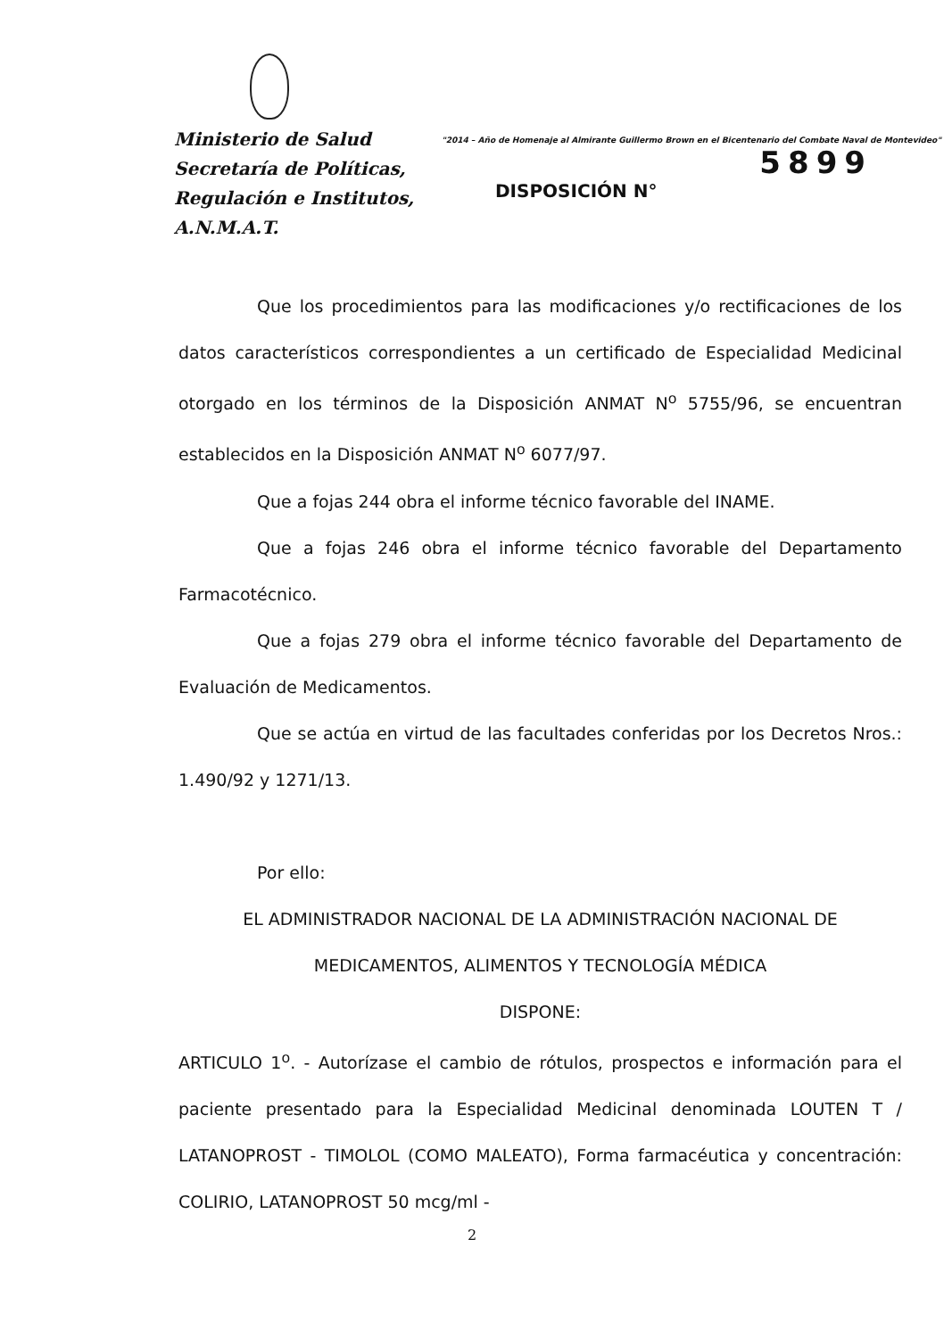Ministerio de Salud
Secretaría de Políticas,
Regulación e Institutos,
A.N.M.A.T.
"2014 – Año de Homenaje al Almirante Guillermo Brown en el Bicentenario del Combate Naval de Montevideo"
5899
DISPOSICIÓN N°
Que los procedimientos para las modificaciones y/o rectificaciones de los datos característicos correspondientes a un certificado de Especialidad Medicinal otorgado en los términos de la Disposición ANMAT N<sup>o</sup> 5755/96, se encuentran establecidos en la Disposición ANMAT N<sup>o</sup> 6077/97.
Que a fojas 244 obra el informe técnico favorable del INAME.
Que a fojas 246 obra el informe técnico favorable del Departamento Farmacotécnico.
Que a fojas 279 obra el informe técnico favorable del Departamento de Evaluación de Medicamentos.
Que se actúa en virtud de las facultades conferidas por los Decretos Nros.: 1.490/92 y 1271/13.
Por ello:
EL ADMINISTRADOR NACIONAL DE LA ADMINISTRACIÓN NACIONAL DE MEDICAMENTOS, ALIMENTOS Y TECNOLOGÍA MÉDICA
DISPONE:
ARTICULO 1<sup>o</sup>. - Autorízase el cambio de rótulos, prospectos e información para el paciente presentado para la Especialidad Medicinal denominada LOUTEN T / LATANOPROST - TIMOLOL (COMO MALEATO), Forma farmacéutica y concentración: COLIRIO, LATANOPROST 50 mcg/ml -
2